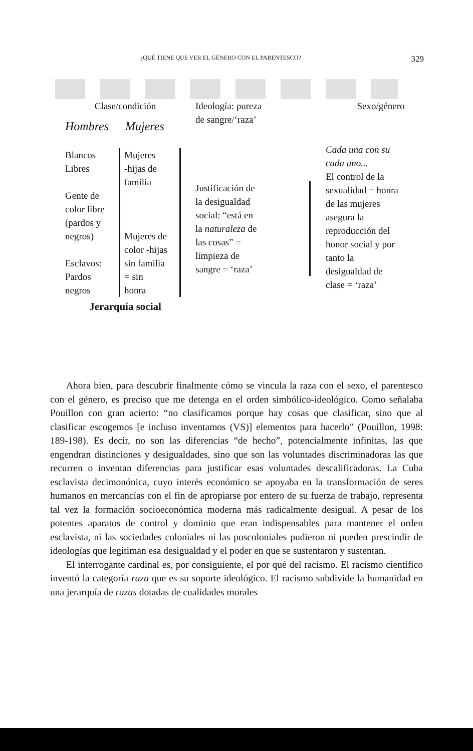¿QUÉ TIENE QUE VER EL GÉNERO CON EL PARENTESCO? 329
Clase/condición
Hombres Mujeres
Blancos
Libres
Gente de
color libre
(pardos y
negros)
Esclavos:
Pardos
negros
Mujeres
-hijas de
familia
Mujeres de
color -hijas
sin familia
= sin
honra
Jerarquía social
Ideología: pureza
de sangre/‘raza’
Justificación de
la desigualdad
social: “está en
la naturaleza de
las cosas” =
limpieza de
sangre = ‘raza’
Sexo/género
Cada una con su
cada uno...
El control de la
sexualidad = honra
de las mujeres
asegura la
reproducción del
honor social y por
tanto la
desigualdad de
clase = ‘raza’
Ahora bien, para descubrir finalmente cómo se vincula la raza con el sexo, el parentesco con el género, es preciso que me detenga en el orden simbólico-ideológico. Como señalaba Pouillon con gran acierto: “no clasificamos porque hay cosas que clasificar, sino que al clasificar escogemos [e incluso inventamos (VS)] elementos para hacerlo” (Pouillon, 1998: 189-198). Es decir, no son las diferencias “de hecho”, potencialmente infinitas, las que engendran distinciones y desigualdades, sino que son las voluntades discriminadoras las que recurren o inventan diferencias para justificar esas voluntades descalificadoras. La Cuba esclavista decimonónica, cuyo interés económico se apoyaba en la transformación de seres humanos en mercancías con el fin de apropiarse por entero de su fuerza de trabajo, representa tal vez la formación socioeconómica moderna más radicalmente desigual. A pesar de los potentes aparatos de control y dominio que eran indispensables para mantener el orden esclavista, ni las sociedades coloniales ni las poscoloniales pudieron ni pueden prescindir de ideologías que legitiman esa desigualdad y el poder en que se sustentaron y sustentan.
El interrogante cardinal es, por consiguiente, el por qué del racismo. El racismo científico inventó la categoría raza que es su soporte ideológico. El racismo subdivide la humanidad en una jerarquía de razas dotadas de cualidades morales